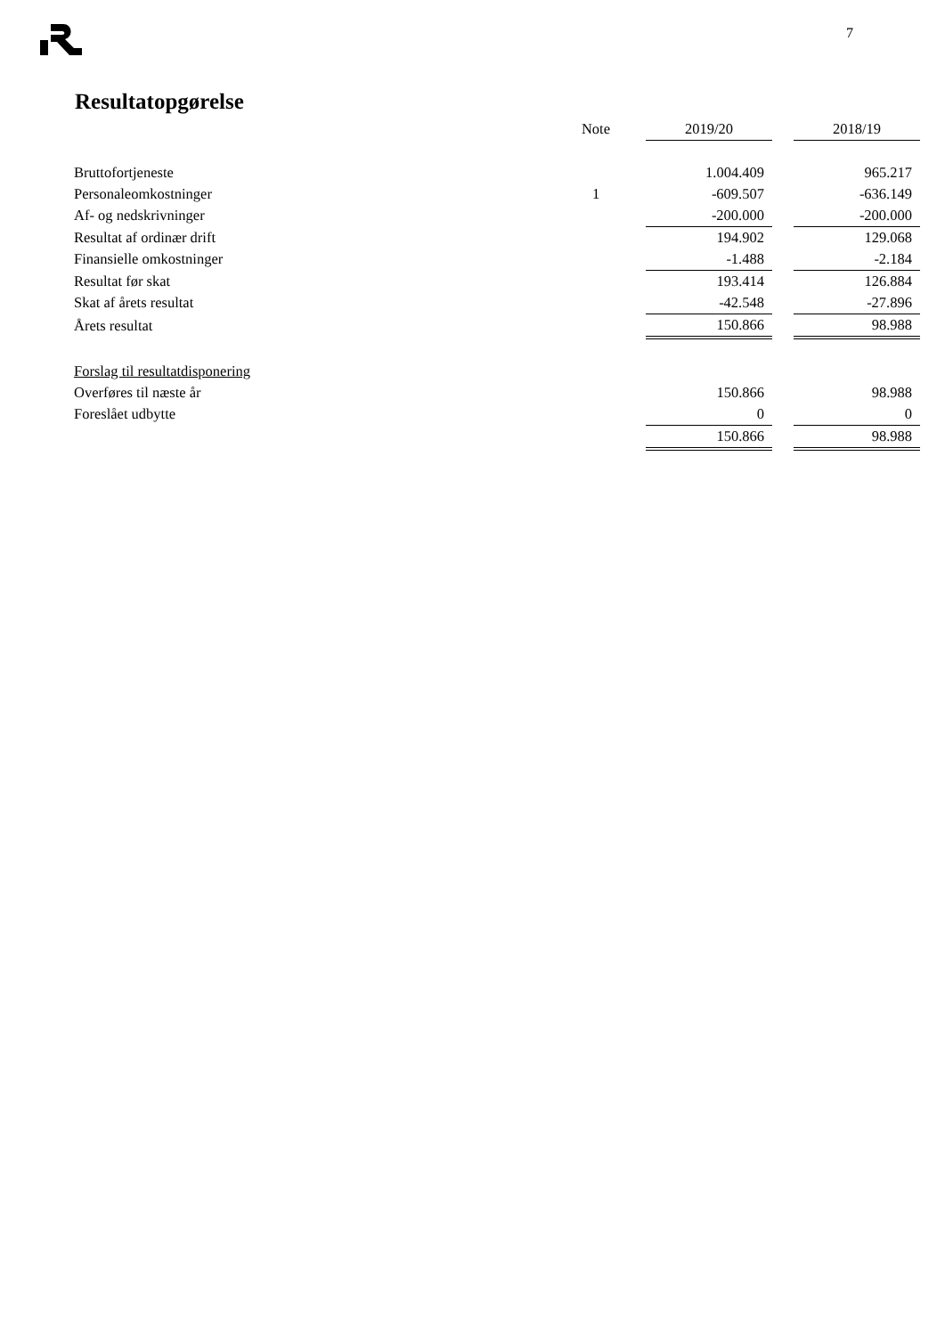7
Resultatopgørelse
| | Note | 2019/20 | | 2018/19 |
| --- | --- | --- | --- | --- |
| Bruttofortjeneste | | 1.004.409 | | 965.217 |
| Personaleomkostninger | 1 | -609.507 | | -636.149 |
| Af- og nedskrivninger | | -200.000 | | -200.000 |
| Resultat af ordinær drift | | 194.902 | | 129.068 |
| Finansielle omkostninger | | -1.488 | | -2.184 |
| Resultat før skat | | 193.414 | | 126.884 |
| Skat af årets resultat | | -42.548 | | -27.896 |
| Årets resultat | | 150.866 | | 98.988 |
| Forslag til resultatdisponering | | | | |
| Overføres til næste år | | 150.866 | | 98.988 |
| Foreslået udbytte | | 0 | | 0 |
| | | 150.866 | | 98.988 |